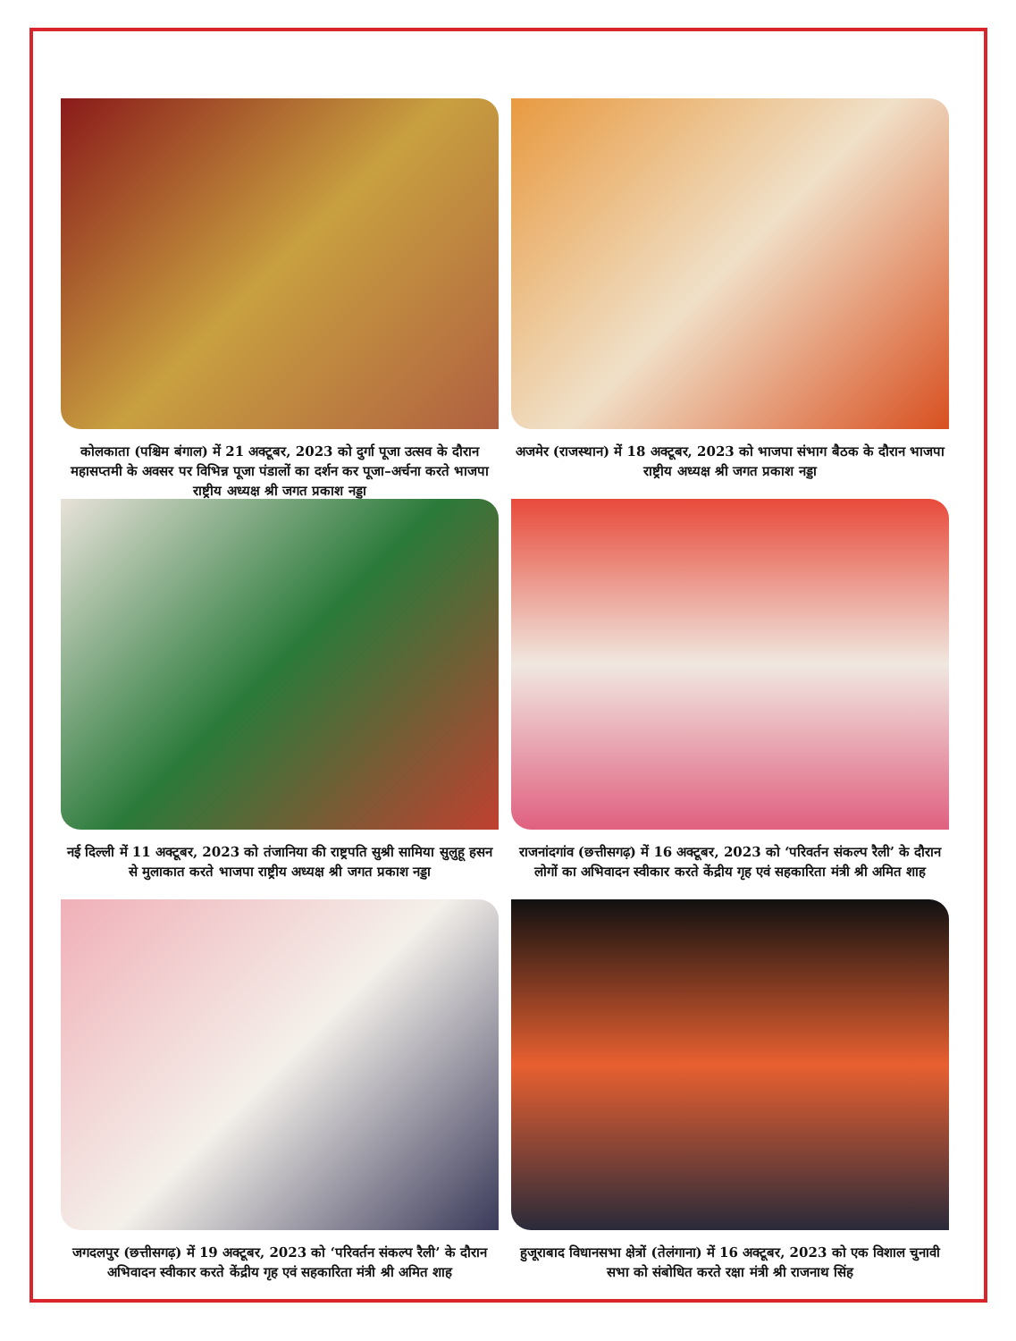कोलकाता (पश्चिम बंगाल) में 21 अक्टूबर, 2023 को दुर्गा पूजा उत्सव के दौरान महासप्तमी के अवसर पर विभिन्न पूजा पंडालों का दर्शन कर पूजा–अर्चना करते भाजपा राष्ट्रीय अध्यक्ष श्री जगत प्रकाश नड्डा
अजमेर (राजस्थान) में 18 अक्टूबर, 2023 को भाजपा संभाग बैठक के दौरान भाजपा राष्ट्रीय अध्यक्ष श्री जगत प्रकाश नड्डा
नई दिल्ली में 11 अक्टूबर, 2023 को तंजानिया की राष्ट्रपति सुश्री सामिया सुलुहू हसन से मुलाकात करते भाजपा राष्ट्रीय अध्यक्ष श्री जगत प्रकाश नड्डा
राजनांदगांव (छत्तीसगढ़) में 16 अक्टूबर, 2023 को ‘परिवर्तन संकल्प रैली’ के दौरान लोगों का अभिवादन स्वीकार करते केंद्रीय गृह एवं सहकारिता मंत्री श्री अमित शाह
जगदलपुर (छत्तीसगढ़) में 19 अक्टूबर, 2023 को ‘परिवर्तन संकल्प रैली’ के दौरान अभिवादन स्वीकार करते केंद्रीय गृह एवं सहकारिता मंत्री श्री अमित शाह
हुजूराबाद विधानसभा क्षेत्रों (तेलंगाना) में 16 अक्टूबर, 2023 को एक विशाल चुनावी सभा को संबोधित करते रक्षा मंत्री श्री राजनाथ सिंह